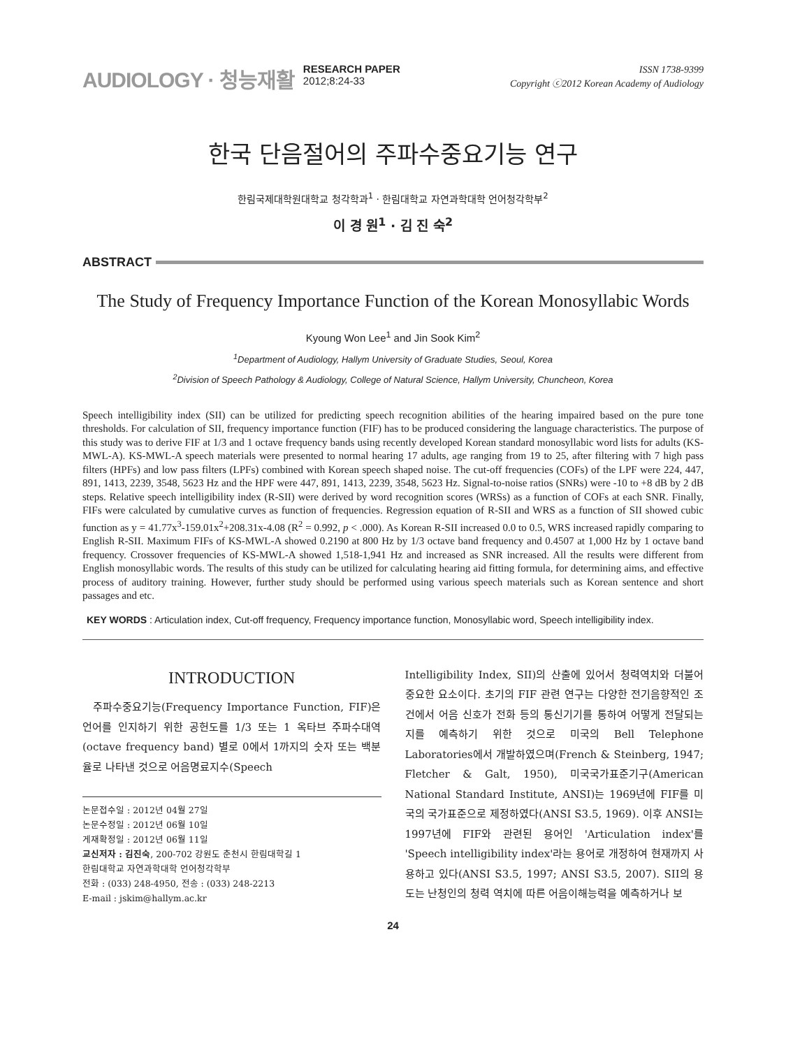AUDIOLOGY · 청능재활
RESEARCH PAPER
2012;8:24-33
ISSN 1738-9399
Copyright ⓒ2012 Korean Academy of Audiology
한국 단음절어의 주파수중요기능 연구
한림국제대학원대학교 청각학과<sup>1</sup> · 한림대학교 자연과학대학 언어청각학부<sup>2</sup>
이 경 원<sup>1</sup> · 김 진 숙<sup>2</sup>
ABSTRACT
The Study of Frequency Importance Function of the Korean Monosyllabic Words
Kyoung Won Lee<sup>1</sup> and Jin Sook Kim<sup>2</sup>
<sup>1</sup> Department of Audiology, Hallym University of Graduate Studies, Seoul, Korea
<sup>2</sup> Division of Speech Pathology & Audiology, College of Natural Science, Hallym University, Chuncheon, Korea
Speech intelligibility index (SII) can be utilized for predicting speech recognition abilities of the hearing impaired based on the pure tone thresholds. For calculation of SII, frequency importance function (FIF) has to be produced considering the language characteristics. The purpose of this study was to derive FIF at 1/3 and 1 octave frequency bands using recently developed Korean standard monosyllabic word lists for adults (KS-MWL-A). KS-MWL-A speech materials were presented to normal hearing 17 adults, age ranging from 19 to 25, after filtering with 7 high pass filters (HPFs) and low pass filters (LPFs) combined with Korean speech shaped noise. The cut-off frequencies (COFs) of the LPF were 224, 447, 891, 1413, 2239, 3548, 5623 Hz and the HPF were 447, 891, 1413, 2239, 3548, 5623 Hz. Signal-to-noise ratios (SNRs) were -10 to +8 dB by 2 dB steps. Relative speech intelligibility index (R-SII) were derived by word recognition scores (WRSs) as a function of COFs at each SNR. Finally, FIFs were calculated by cumulative curves as function of frequencies. Regression equation of R-SII and WRS as a function of SII showed cubic function as y = 41.77x<sup>3</sup>-159.01x<sup>2</sup>+208.31x-4.08 (R<sup>2</sup> = 0.992, p < .000). As Korean R-SII increased 0.0 to 0.5, WRS increased rapidly comparing to English R-SII. Maximum FIFs of KS-MWL-A showed 0.2190 at 800 Hz by 1/3 octave band frequency and 0.4507 at 1,000 Hz by 1 octave band frequency. Crossover frequencies of KS-MWL-A showed 1,518-1,941 Hz and increased as SNR increased. All the results were different from English monosyllabic words. The results of this study can be utilized for calculating hearing aid fitting formula, for determining aims, and effective process of auditory training. However, further study should be performed using various speech materials such as Korean sentence and short passages and etc.
KEY WORDS : Articulation index, Cut-off frequency, Frequency importance function, Monosyllabic word, Speech intelligibility index.
INTRODUCTION
주파수중요기능(Frequency Importance Function, FIF)은 언어를 인지하기 위한 공헌도를 1/3 또는 1 옥타브 주파수대역(octave frequency band) 별로 0에서 1까지의 숫자 또는 백분율로 나타낸 것으로 어음명료지수(Speech
논문접수일 : 2012년 04월 27일
논문수정일 : 2012년 06월 10일
게재확정일 : 2012년 06월 11일
교신저자 : 김진숙, 200-702 강원도 춘천시 한림대학길 1
한림대학교 자연과학대학 언어청각학부
전화 : (033) 248-4950, 전송 : (033) 248-2213
E-mail : jskim@hallym.ac.kr
Intelligibility Index, SII)의 산출에 있어서 청력역치와 더불어 중요한 요소이다. 초기의 FIF 관련 연구는 다양한 전기음향적인 조건에서 어음 신호가 전화 등의 통신기기를 통하여 어떻게 전달되는지를 예측하기 위한 것으로 미국의 Bell Telephone Laboratories에서 개발하였으며(French & Steinberg, 1947; Fletcher & Galt, 1950), 미국국가표준기구(American National Standard Institute, ANSI)는 1969년에 FIF를 미국의 국가표준으로 제정하였다(ANSI S3.5, 1969). 이후 ANSI는 1997년에 FIF와 관련된 용어인 'Articulation index'를 'Speech intelligibility index'라는 용어로 개정하여 현재까지 사용하고 있다(ANSI S3.5, 1997; ANSI S3.5, 2007). SII의 용도는 난청인의 청력 역치에 따른 어음이해능력을 예측하거나 보
24